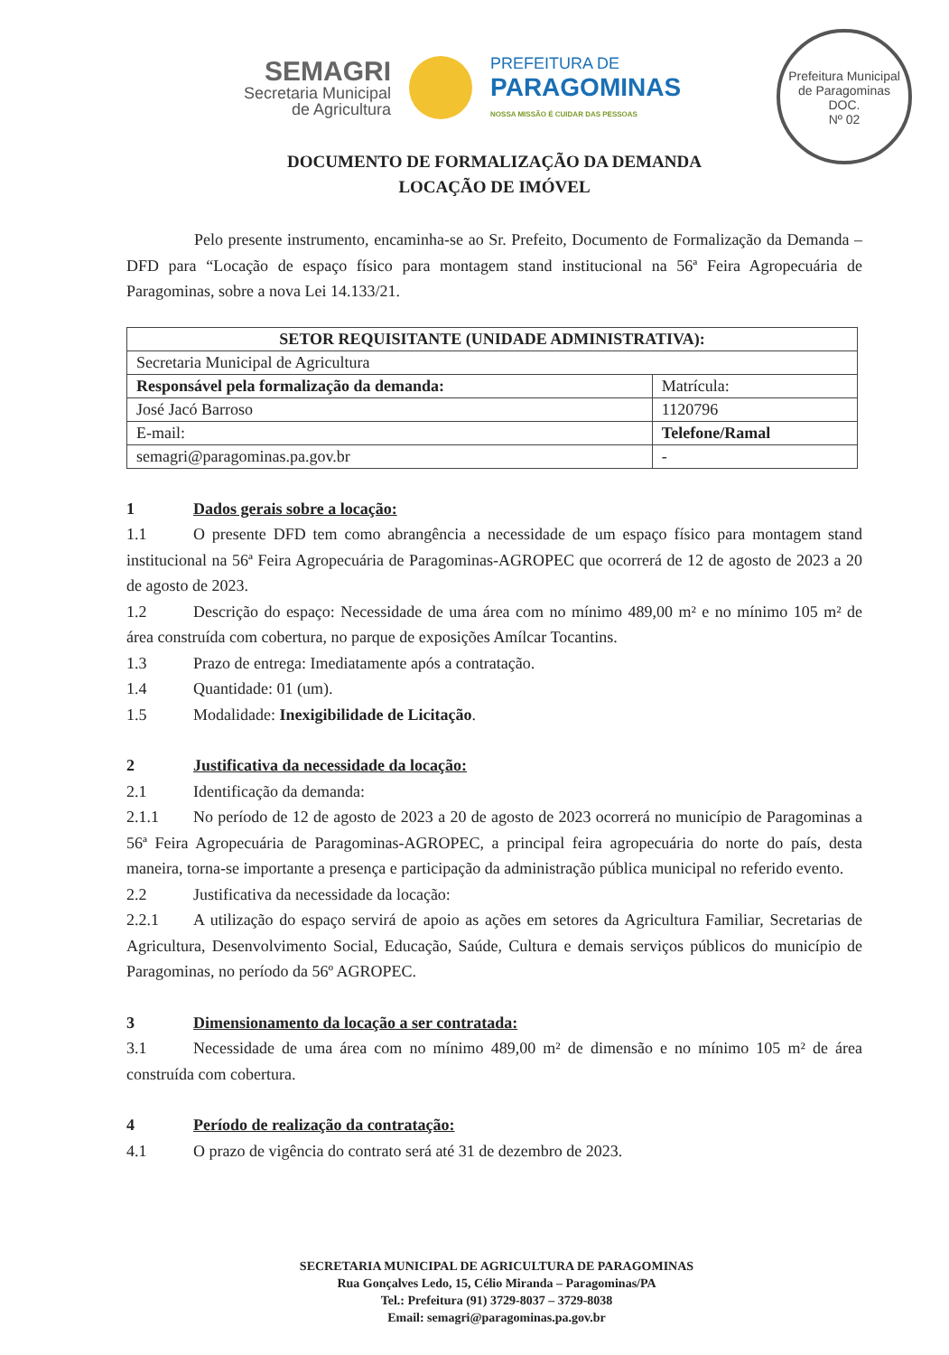SEMAGRI
Secretaria Municipal
de Agricultura
PREFEITURA DE
PARAGOMINAS
NOSSA MISSÃO É CUIDAR DAS PESSOAS
Prefeitura Municipal de Paragominas
DOC.
Nº 02
DOCUMENTO DE FORMALIZAÇÃO DA DEMANDA
LOCAÇÃO DE IMÓVEL
Pelo presente instrumento, encaminha-se ao Sr. Prefeito, Documento de Formalização da Demanda – DFD para “Locação de espaço físico para montagem stand institucional na 56ª Feira Agropecuária de Paragominas, sobre a nova Lei 14.133/21.
| SETOR REQUISITANTE (UNIDADE ADMINISTRATIVA): | |
| --- | --- |
| Secretaria Municipal de Agricultura | |
| Responsável pela formalização da demanda: | Matrícula: |
| José Jacó Barroso | 1120796 |
| E-mail: | Telefone/Ramal |
| semagri@paragominas.pa.gov.br | - |
1 Dados gerais sobre a locação:
1.1 O presente DFD tem como abrangência a necessidade de um espaço físico para montagem stand institucional na 56ª Feira Agropecuária de Paragominas-AGROPEC que ocorrerá de 12 de agosto de 2023 a 20 de agosto de 2023.
1.2 Descrição do espaço: Necessidade de uma área com no mínimo 489,00 m² e no mínimo 105 m² de área construída com cobertura, no parque de exposições Amílcar Tocantins.
1.3 Prazo de entrega: Imediatamente após a contratação.
1.4 Quantidade: 01 (um).
1.5 Modalidade: Inexigibilidade de Licitação.
2 Justificativa da necessidade da locação:
2.1 Identificação da demanda:
2.1.1 No período de 12 de agosto de 2023 a 20 de agosto de 2023 ocorrerá no município de Paragominas a 56ª Feira Agropecuária de Paragominas-AGROPEC, a principal feira agropecuária do norte do país, desta maneira, torna-se importante a presença e participação da administração pública municipal no referido evento.
2.2 Justificativa da necessidade da locação:
2.2.1 A utilização do espaço servirá de apoio as ações em setores da Agricultura Familiar, Secretarias de Agricultura, Desenvolvimento Social, Educação, Saúde, Cultura e demais serviços públicos do município de Paragominas, no período da 56º AGROPEC.
3 Dimensionamento da locação a ser contratada:
3.1 Necessidade de uma área com no mínimo 489,00 m² de dimensão e no mínimo 105 m² de área construída com cobertura.
4 Período de realização da contratação:
4.1 O prazo de vigência do contrato será até 31 de dezembro de 2023.
SECRETARIA MUNICIPAL DE AGRICULTURA DE PARAGOMINAS
Rua Gonçalves Ledo, 15, Célio Miranda – Paragominas/PA
Tel.: Prefeitura (91) 3729-8037 – 3729-8038
Email: semagri@paragominas.pa.gov.br